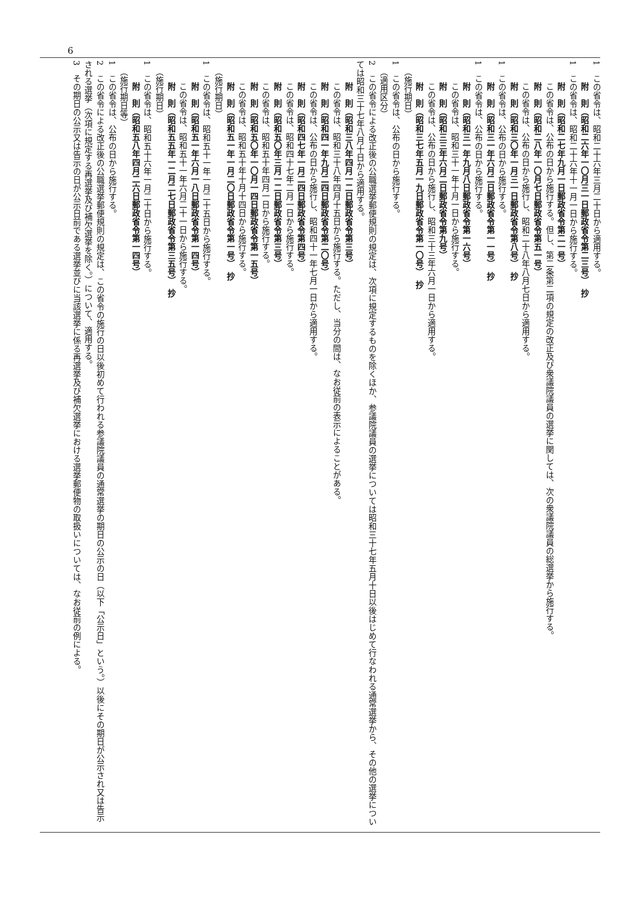6
1　この省令は、昭和二十六年三月二十日から適用する。
附　則（昭和二六年一〇月三一日郵政省令第二三号）　抄
1　この省令は、昭和二十六年十一月一日から施行する。
附　則（昭和二七年九月一日郵政省令第二一号）
この省令は、公布の日から施行する。但し、第二条第二項の規定の改正及び衆議院議員の選挙に関しては、次の衆議院議員の総選挙から施行する。
附　則（昭和二八年一〇月七日郵政省令第五一号）
この省令は、公布の日から施行し、昭和二十八年八月七日から適用する。
附　則（昭和三〇年一月三一日郵政省令第八号）　抄
1　この省令は、公布の日から施行する。
附　則（昭和三一年六月二日郵政省令第一一号）　抄
1　この省令は、公布の日から施行する。
附　則（昭和三一年九月八日郵政省令第一六号）
この省令は、昭和三十一年十月一日から施行する。
附　則（昭和三三年六月二日郵政省令第九号）
この省令は、公布の日から施行し、昭和三十三年六月一日から適用する。
附　則（昭和三七年五月一九日郵政省令第一〇号）　抄
（施行期日）
1　この省令は、公布の日から施行する。
（適用区分）
2　この省令による改正後の公職選挙郵便規則の規定は、次項に規定するものを除くほか、参議院議員の選挙については昭和三十七年五月十日以後はじめて行なわれる通常選挙から、その他の選挙については昭和三十七年八月十日から適用する。
附　則（昭和三八年四月一二日郵政省令第三号）
この省令は、昭和三十八年四月十五日から施行する。ただし、当分の間は、なお従前の表示によることがある。
附　則（昭和四一年九月二四日郵政省令第二〇号）
この省令は、公布の日から施行し、昭和四十一年七月一日から適用する。
附　則（昭和四七年一月二四日郵政省令第四号）
この省令は、昭和四十七年二月一日から施行する。
附　則（昭和五〇年三月一二日郵政省令第三号）
この省令は、昭和五十年四月一日から施行する。
附　則（昭和五〇年一〇月一四日郵政省令第一五号）
この省令は、昭和五十年十月十四日から施行する。
附　則（昭和五一年一月二〇日郵政省令第一号）　抄
（施行期日）
1　この省令は、昭和五十一年一月二十五日から施行する。
附　則（昭和五一年六月一八日郵政省令第一四号）
この省令は、昭和五十一年六月二十一日から施行する。
附　則（昭和五五年一二月二七日郵政省令第三五号）　抄
（施行期日）
1　この省令は、昭和五十六年一月二十日から施行する。
附　則（昭和五八年四月二六日郵政省令第一四号）
（施行期日等）
1　この省令は、公布の日から施行する。
2　この省令による改正後の公職選挙郵便規則の規定は、この省令の施行の日以後初めて行われる参議院議員の通常選挙の期日の公示の日（以下「公示日」という。）以後にその期日が公示され又は告示される選挙（次項に規定する再選挙及び補欠選挙を除く。）について、適用する。
3　その期日の公示又は告示の日が公示日前である選挙並びに当該選挙に係る再選挙及び補欠選挙における選挙郵便物の取扱いについては、なお従前の例による。